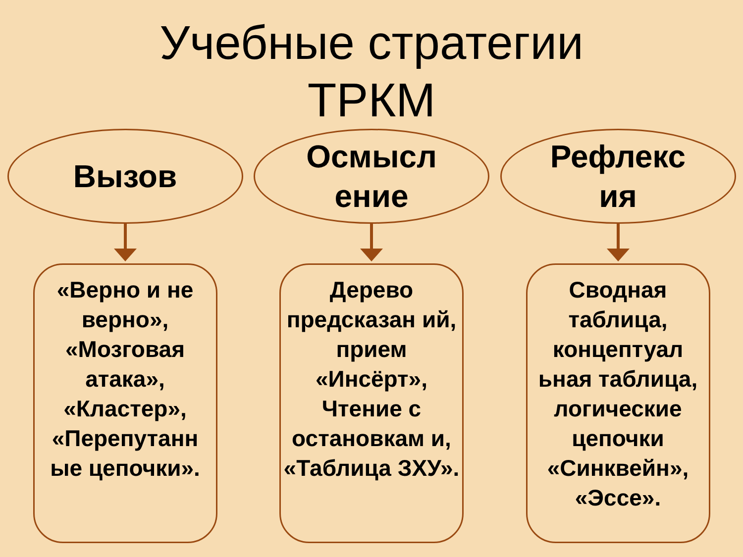Учебные стратегии
ТРКМ
Вызов
«Верно и не верно», «Мозговая атака», «Кластер», «Перепутанн ые цепочки».
Осмысл
ение
Дерево предсказан ий, прием «Инсёрт», Чтение с остановкам и, «Таблица ЗХУ».
Рефлекс
ия
Сводная таблица, концептуал ьная таблица, логические цепочки «Синквейн», «Эссе».